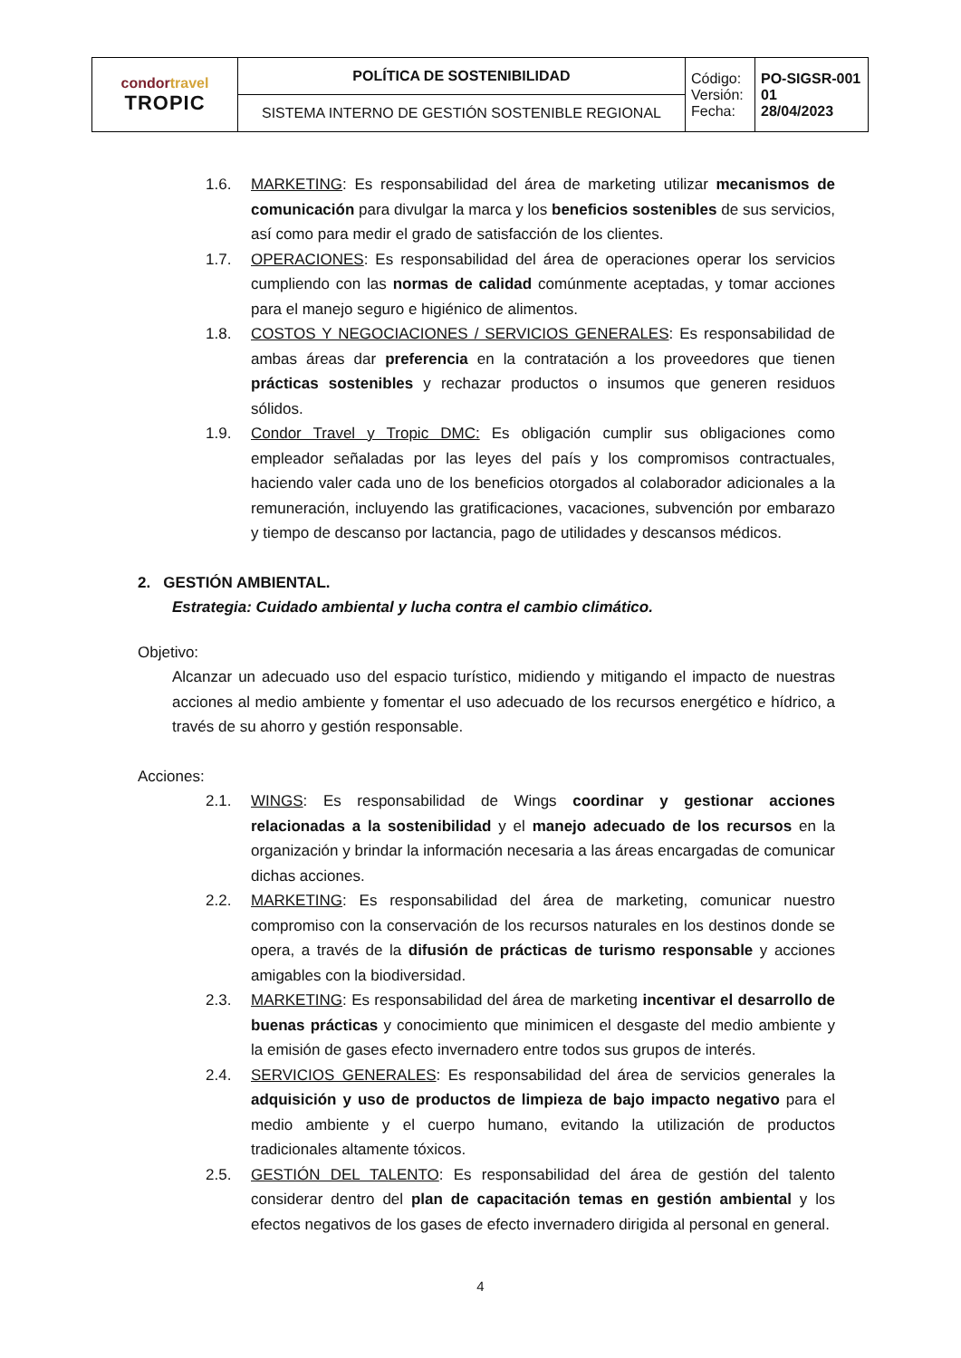| condor travel TROPIC | POLÍTICA DE SOSTENIBILIDAD | Código: Versión: Fecha: | PO-SIGSR-001 01 28/04/2023 |
| | SISTEMA INTERNO DE GESTIÓN SOSTENIBLE REGIONAL | | |
1.6. MARKETING: Es responsabilidad del área de marketing utilizar mecanismos de comunicación para divulgar la marca y los beneficios sostenibles de sus servicios, así como para medir el grado de satisfacción de los clientes.
1.7. OPERACIONES: Es responsabilidad del área de operaciones operar los servicios cumpliendo con las normas de calidad comúnmente aceptadas, y tomar acciones para el manejo seguro e higiénico de alimentos.
1.8. COSTOS Y NEGOCIACIONES / SERVICIOS GENERALES: Es responsabilidad de ambas áreas dar preferencia en la contratación a los proveedores que tienen prácticas sostenibles y rechazar productos o insumos que generen residuos sólidos.
1.9. Condor Travel y Tropic DMC: Es obligación cumplir sus obligaciones como empleador señaladas por las leyes del país y los compromisos contractuales, haciendo valer cada uno de los beneficios otorgados al colaborador adicionales a la remuneración, incluyendo las gratificaciones, vacaciones, subvención por embarazo y tiempo de descanso por lactancia, pago de utilidades y descansos médicos.
2. GESTIÓN AMBIENTAL.
Estrategia: Cuidado ambiental y lucha contra el cambio climático.
Objetivo:
Alcanzar un adecuado uso del espacio turístico, midiendo y mitigando el impacto de nuestras acciones al medio ambiente y fomentar el uso adecuado de los recursos energético e hídrico, a través de su ahorro y gestión responsable.
Acciones:
2.1. WINGS: Es responsabilidad de Wings coordinar y gestionar acciones relacionadas a la sostenibilidad y el manejo adecuado de los recursos en la organización y brindar la información necesaria a las áreas encargadas de comunicar dichas acciones.
2.2. MARKETING: Es responsabilidad del área de marketing, comunicar nuestro compromiso con la conservación de los recursos naturales en los destinos donde se opera, a través de la difusión de prácticas de turismo responsable y acciones amigables con la biodiversidad.
2.3. MARKETING: Es responsabilidad del área de marketing incentivar el desarrollo de buenas prácticas y conocimiento que minimicen el desgaste del medio ambiente y la emisión de gases efecto invernadero entre todos sus grupos de interés.
2.4. SERVICIOS GENERALES: Es responsabilidad del área de servicios generales la adquisición y uso de productos de limpieza de bajo impacto negativo para el medio ambiente y el cuerpo humano, evitando la utilización de productos tradicionales altamente tóxicos.
2.5. GESTIÓN DEL TALENTO: Es responsabilidad del área de gestión del talento considerar dentro del plan de capacitación temas en gestión ambiental y los efectos negativos de los gases de efecto invernadero dirigida al personal en general.
4